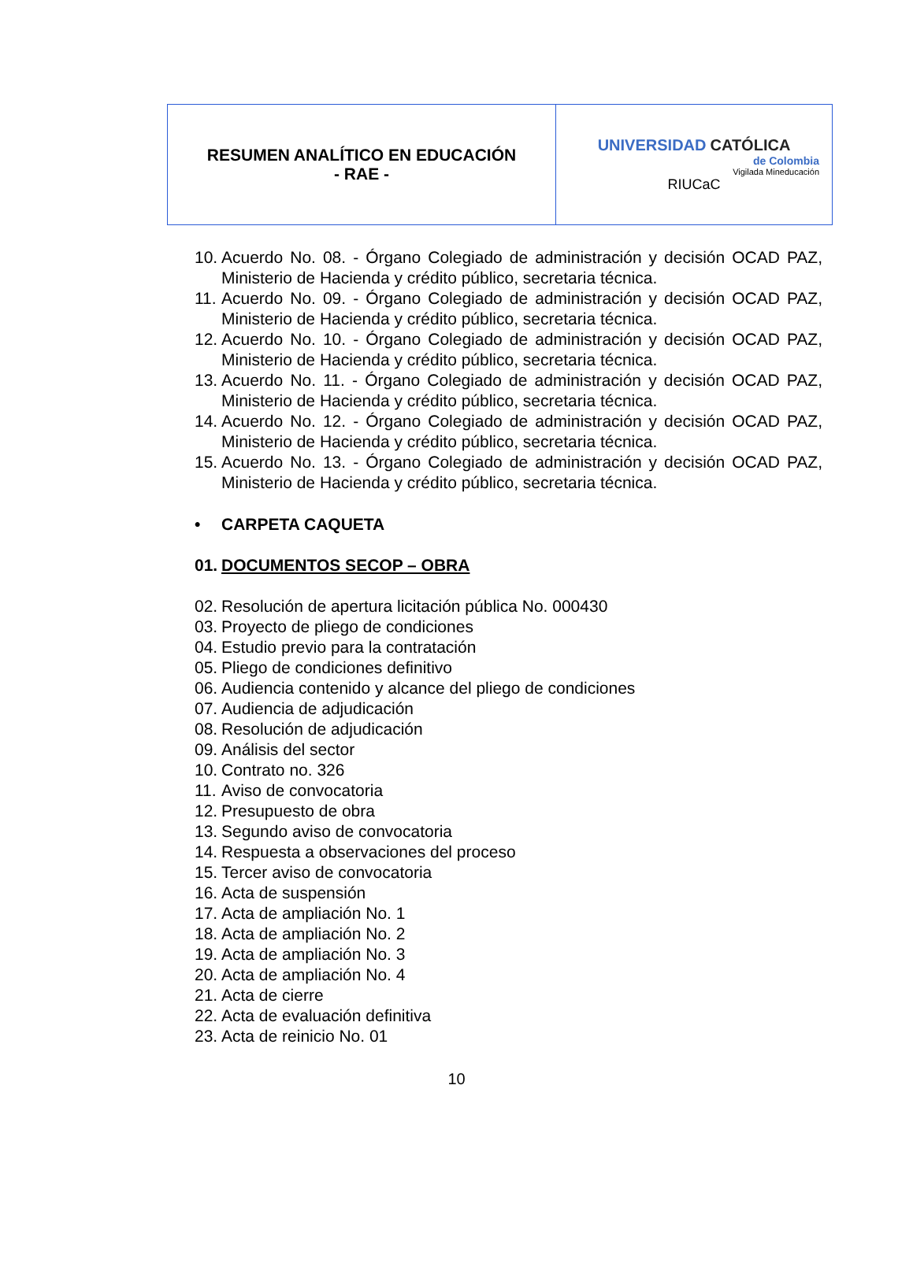| RESUMEN ANALÍTICO EN EDUCACIÓN - RAE - | UNIVERSIDAD CATÓLICA de Colombia Vigilada Mineducación RIUCaC |
10. Acuerdo No. 08. - Órgano Colegiado de administración y decisión OCAD PAZ, Ministerio de Hacienda y crédito público, secretaria técnica.
11. Acuerdo No. 09. - Órgano Colegiado de administración y decisión OCAD PAZ, Ministerio de Hacienda y crédito público, secretaria técnica.
12. Acuerdo No. 10. - Órgano Colegiado de administración y decisión OCAD PAZ, Ministerio de Hacienda y crédito público, secretaria técnica.
13. Acuerdo No. 11. - Órgano Colegiado de administración y decisión OCAD PAZ, Ministerio de Hacienda y crédito público, secretaria técnica.
14. Acuerdo No. 12. - Órgano Colegiado de administración y decisión OCAD PAZ, Ministerio de Hacienda y crédito público, secretaria técnica.
15. Acuerdo No. 13. - Órgano Colegiado de administración y decisión OCAD PAZ, Ministerio de Hacienda y crédito público, secretaria técnica.
• CARPETA CAQUETA
01. DOCUMENTOS SECOP – OBRA
02. Resolución de apertura licitación pública No. 000430
03. Proyecto de pliego de condiciones
04. Estudio previo para la contratación
05. Pliego de condiciones definitivo
06. Audiencia contenido y alcance del pliego de condiciones
07. Audiencia de adjudicación
08. Resolución de adjudicación
09. Análisis del sector
10. Contrato no. 326
11. Aviso de convocatoria
12. Presupuesto de obra
13. Segundo aviso de convocatoria
14. Respuesta a observaciones del proceso
15. Tercer aviso de convocatoria
16. Acta de suspensión
17. Acta de ampliación No. 1
18. Acta de ampliación No. 2
19. Acta de ampliación No. 3
20. Acta de ampliación No. 4
21. Acta de cierre
22. Acta de evaluación definitiva
23. Acta de reinicio No. 01
10